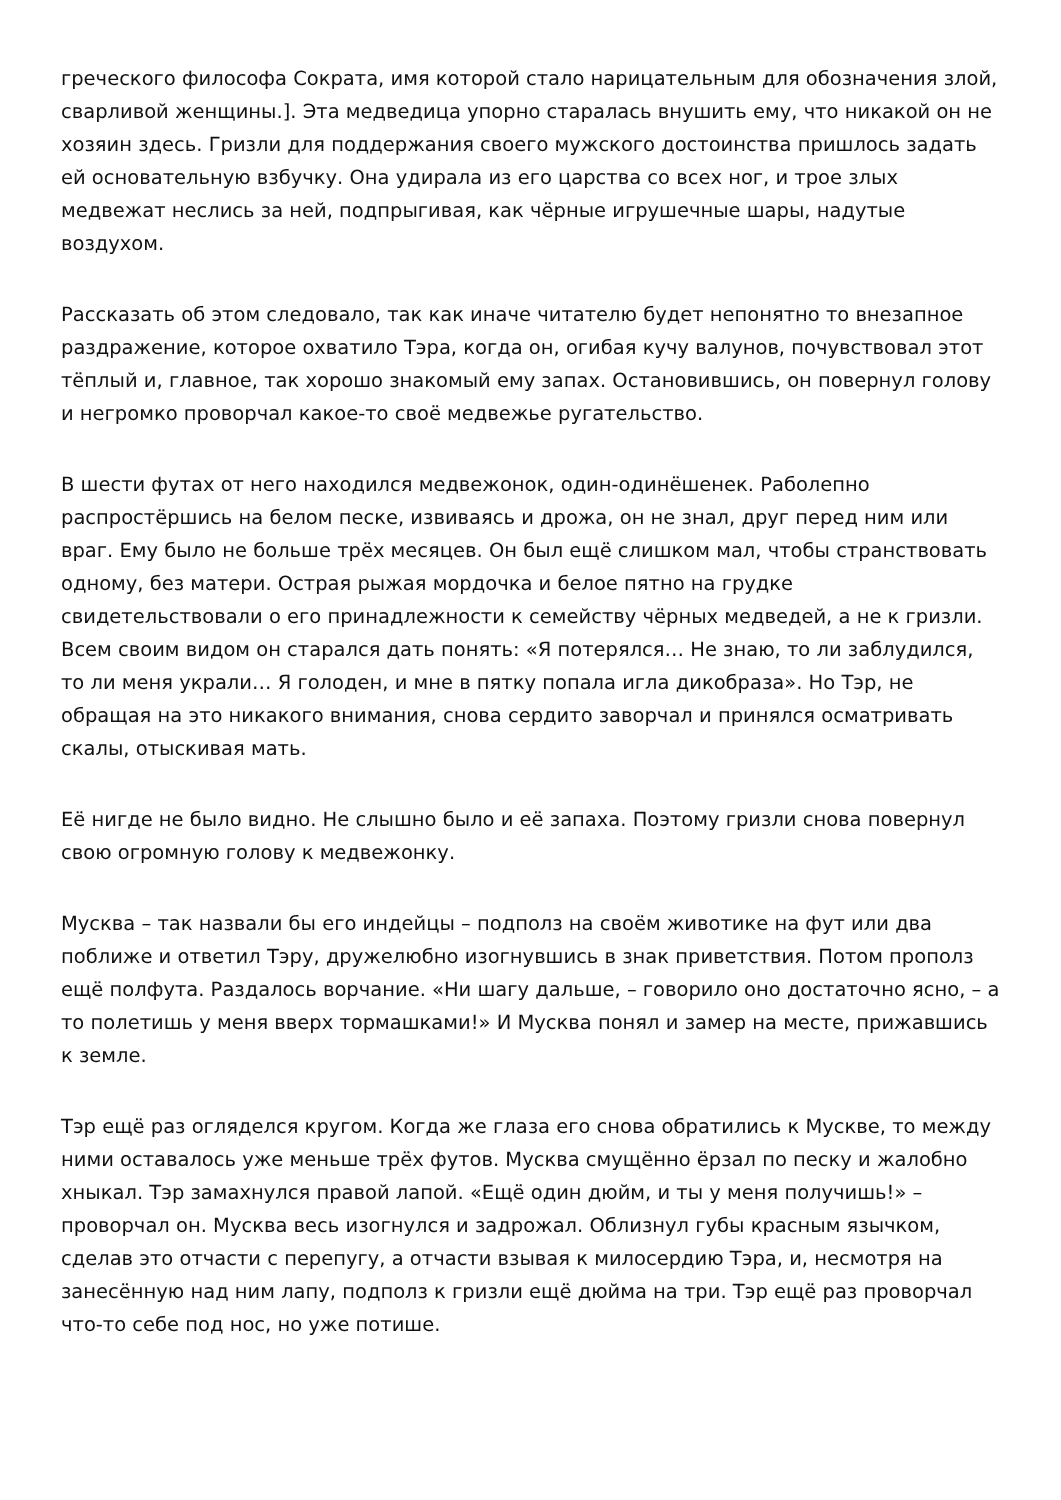греческого философа Сократа, имя которой стало нарицательным для обозначения злой, сварливой женщины.]. Эта медведица упорно старалась внушить ему, что никакой он не хозяин здесь. Гризли для поддержания своего мужского достоинства пришлось задать ей основательную взбучку. Она удирала из его царства со всех ног, и трое злых медвежат неслись за ней, подпрыгивая, как чёрные игрушечные шары, надутые воздухом.
Рассказать об этом следовало, так как иначе читателю будет непонятно то внезапное раздражение, которое охватило Тэра, когда он, огибая кучу валунов, почувствовал этот тёплый и, главное, так хорошо знакомый ему запах. Остановившись, он повернул голову и негромко проворчал какое-то своё медвежье ругательство.
В шести футах от него находился медвежонок, один-одинёшенек. Раболепно распростёршись на белом песке, извиваясь и дрожа, он не знал, друг перед ним или враг. Ему было не больше трёх месяцев. Он был ещё слишком мал, чтобы странствовать одному, без матери. Острая рыжая мордочка и белое пятно на грудке свидетельствовали о его принадлежности к семейству чёрных медведей, а не к гризли. Всем своим видом он старался дать понять: «Я потерялся… Не знаю, то ли заблудился, то ли меня украли… Я голоден, и мне в пятку попала игла дикобраза». Но Тэр, не обращая на это никакого внимания, снова сердито заворчал и принялся осматривать скалы, отыскивая мать.
Её нигде не было видно. Не слышно было и её запаха. Поэтому гризли снова повернул свою огромную голову к медвежонку.
Мусква – так назвали бы его индейцы – подполз на своём животике на фут или два поближе и ответил Тэру, дружелюбно изогнувшись в знак приветствия. Потом прополз ещё полфута. Раздалось ворчание. «Ни шагу дальше, – говорило оно достаточно ясно, – а то полетишь у меня вверх тормашками!» И Мусква понял и замер на месте, прижавшись к земле.
Тэр ещё раз огляделся кругом. Когда же глаза его снова обратились к Мускве, то между ними оставалось уже меньше трёх футов. Мусква смущённо ёрзал по песку и жалобно хныкал. Тэр замахнулся правой лапой. «Ещё один дюйм, и ты у меня получишь!» – проворчал он. Мусква весь изогнулся и задрожал. Облизнул губы красным язычком, сделав это отчасти с перепугу, а отчасти взывая к милосердию Тэра, и, несмотря на занесённую над ним лапу, подполз к гризли ещё дюйма на три. Тэр ещё раз проворчал что-то себе под нос, но уже потише.